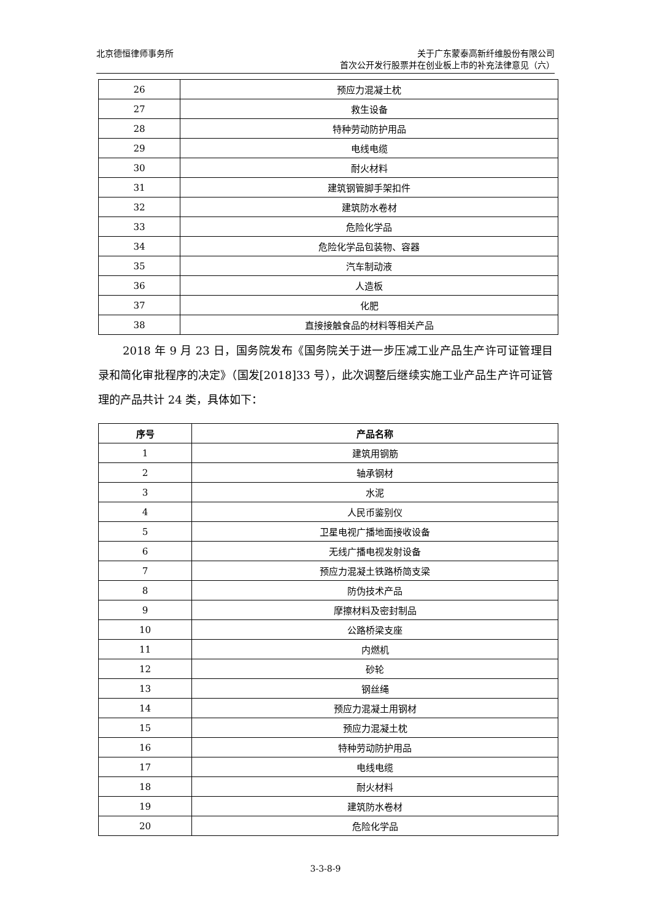北京德恒律师事务所 关于广东蒙泰高新纤维股份有限公司
首次公开发行股票并在创业板上市的补充法律意见（六）
| 26 | 预应力混凝土枕 |
| 27 | 救生设备 |
| 28 | 特种劳动防护用品 |
| 29 | 电线电缆 |
| 30 | 耐火材料 |
| 31 | 建筑钢管脚手架扣件 |
| 32 | 建筑防水卷材 |
| 33 | 危险化学品 |
| 34 | 危险化学品包装物、容器 |
| 35 | 汽车制动液 |
| 36 | 人造板 |
| 37 | 化肥 |
| 38 | 直接接触食品的材料等相关产品 |
2018 年 9 月 23 日，国务院发布《国务院关于进一步压减工业产品生产许可证管理目录和简化审批程序的决定》（国发[2018]33 号），此次调整后继续实施工业产品生产许可证管理的产品共计 24 类，具体如下：
| 序号 | 产品名称 |
| --- | --- |
| 1 | 建筑用钢筋 |
| 2 | 轴承钢材 |
| 3 | 水泥 |
| 4 | 人民币鉴别仪 |
| 5 | 卫星电视广播地面接收设备 |
| 6 | 无线广播电视发射设备 |
| 7 | 预应力混凝土铁路桥简支梁 |
| 8 | 防伪技术产品 |
| 9 | 摩擦材料及密封制品 |
| 10 | 公路桥梁支座 |
| 11 | 内燃机 |
| 12 | 砂轮 |
| 13 | 钢丝绳 |
| 14 | 预应力混凝土用钢材 |
| 15 | 预应力混凝土枕 |
| 16 | 特种劳动防护用品 |
| 17 | 电线电缆 |
| 18 | 耐火材料 |
| 19 | 建筑防水卷材 |
| 20 | 危险化学品 |
3-3-8-9